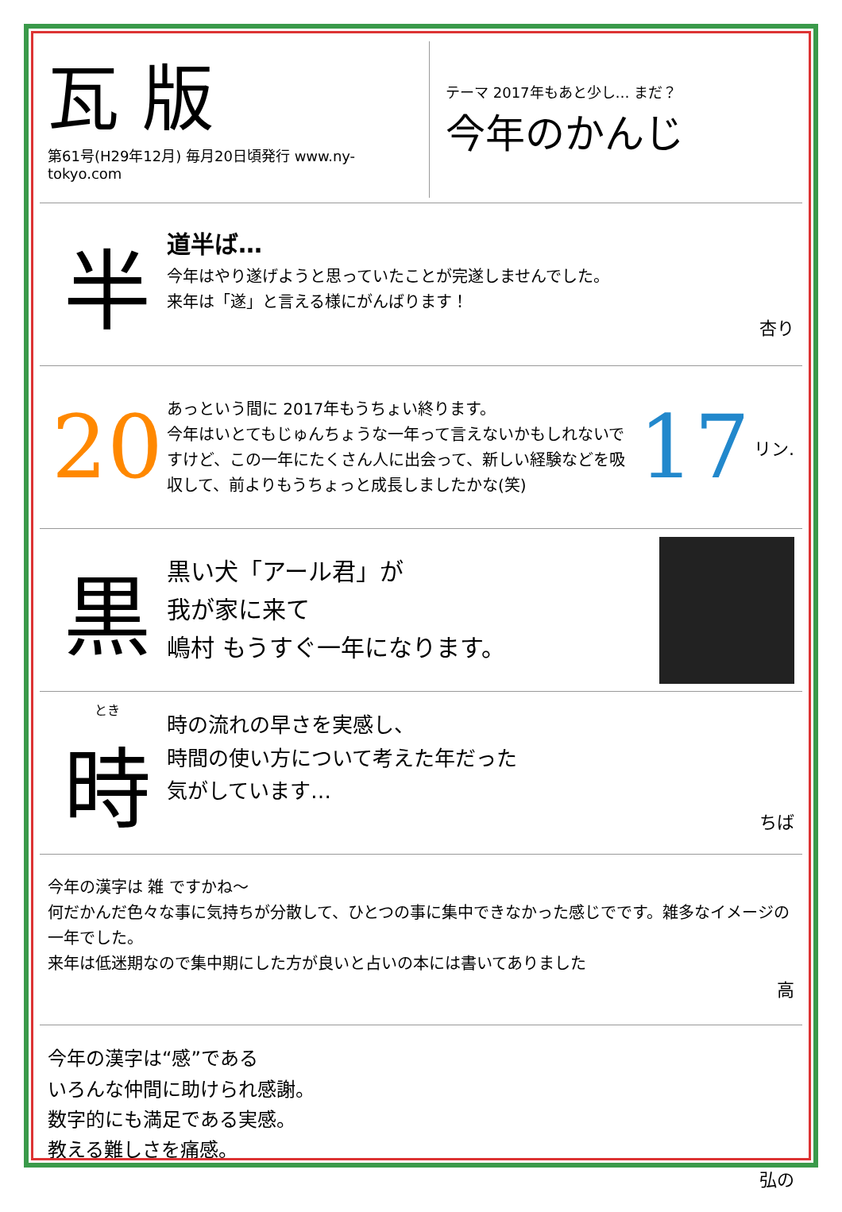瓦 版
第61号(H29年12月) 毎月20日頃発行 www.ny-tokyo.com
テーマ 2017年もあと少し… まだ？
今年のかんじ
半
道半ば…
今年はやり遂げようと思っていたことが完遂しませんでした。
来年は「遂」と言える様にがんばります！
杏り
20
あっという間に 2017年もうちょい終ります。
今年はいとてもじゅんちょうな一年って言えないかもしれないですけど、この一年にたくさん人に出会って、新しい経験などを吸収して、前よりもうちょっと成長しましたかな(笑)
17
リン.
黒
黒い犬「アール君」が
我が家に来て
嶋村 もうすぐ一年になります。
とき
時
時の流れの早さを実感し、
時間の使い方について考えた年だった
気がしています…
ちば
今年の漢字は 雑 ですかね〜
何だかんだ色々な事に気持ちが分散して、ひとつの事に集中できなかった感じでです。雑多なイメージの一年でした。
来年は低迷期なので集中期にした方が良いと占いの本には書いてありました
高
今年の漢字は“感”である
いろんな仲間に助けられ感謝。
数字的にも満足である実感。
教える難しさを痛感。
弘の